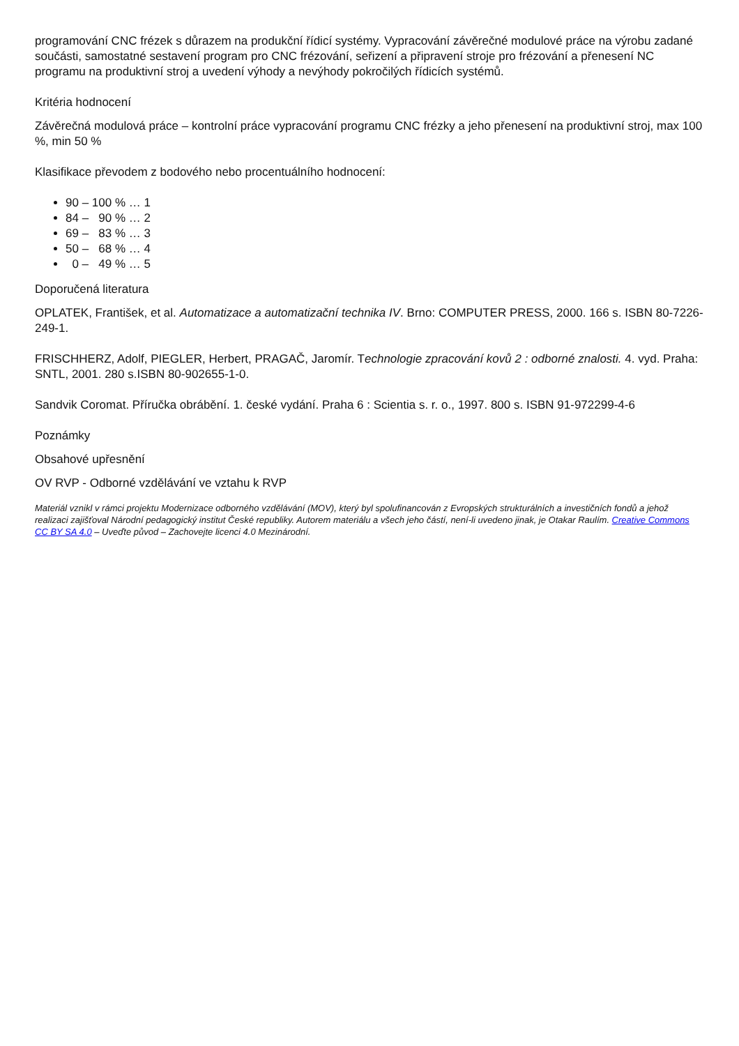programování CNC frézek s důrazem na produkční řídicí systémy. Vypracování závěrečné modulové práce na výrobu zadané součásti, samostatné sestavení program pro CNC frézování, seřizení a připravení stroje pro frézování a přenesení NC programu na produktivní stroj a uvedení výhody a nevýhody pokročilých řídicích systémů.
Kritéria hodnocení
Závěrečná modulová práce – kontrolní práce vypracování programu CNC frézky a jeho přenesení na produktivní stroj, max 100 %, min 50 %
Klasifikace převodem z bodového nebo procentuálního hodnocení:
90 – 100 % … 1
84 – 90 % … 2
69 – 83 % … 3
50 – 68 % … 4
0 – 49 % … 5
Doporučená literatura
OPLATEK, František, et al. Automatizace a automatizační technika IV. Brno: COMPUTER PRESS, 2000. 166 s. ISBN 80-7226-249-1.
FRISCHHERZ, Adolf, PIEGLER, Herbert, PRAGAČ, Jaromír. Technologie zpracování kovů 2 : odborné znalosti. 4. vyd. Praha: SNTL, 2001. 280 s.ISBN 80-902655-1-0.
Sandvik Coromat. Příručka obrábění. 1. české vydání. Praha 6 : Scientia s. r. o., 1997. 800 s. ISBN 91-972299-4-6
Poznámky
Obsahové upřesnění
OV RVP - Odborné vzdělávání ve vztahu k RVP
Materiál vznikl v rámci projektu Modernizace odborného vzdělávání (MOV), který byl spolufinancován z Evropských strukturálních a investičních fondů a jehož realizaci zajišťoval Národní pedagogický institut České republiky. Autorem materiálu a všech jeho částí, není-li uvedeno jinak, je Otakar Raulím. Creative Commons CC BY SA 4.0 – Uveďte původ – Zachovejte licenci 4.0 Mezinárodní.